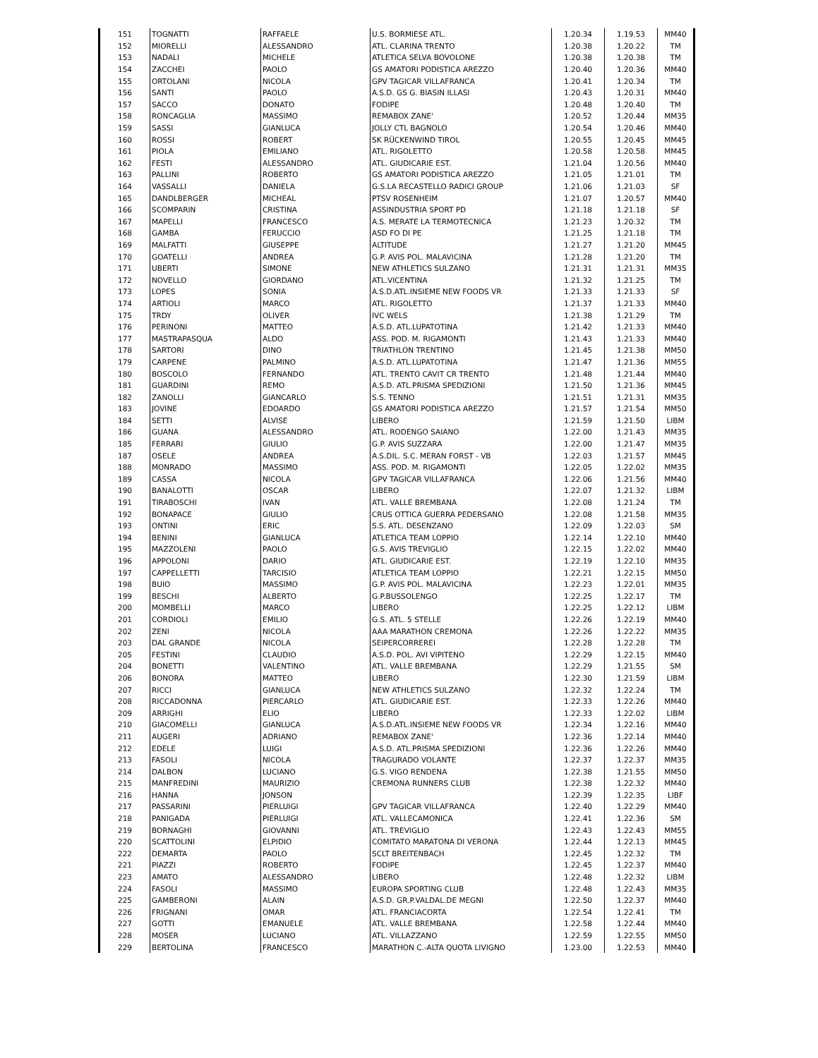| 151 | TOGNATTI | RAFFAELE | U.S. BORMIESE ATL. | 1.20.34 | 1.19.53 | MM40 |
| 152 | MIORELLI | ALESSANDRO | ATL. CLARINA TRENTO | 1.20.38 | 1.20.22 | TM |
| 153 | NADALI | MICHELE | ATLETICA SELVA BOVOLONE | 1.20.38 | 1.20.38 | TM |
| 154 | ZACCHEI | PAOLO | GS AMATORI PODISTICA AREZZO | 1.20.40 | 1.20.36 | MM40 |
| 155 | ORTOLANI | NICOLA | GPV TAGICAR VILLAFRANCA | 1.20.41 | 1.20.34 | TM |
| 156 | SANTI | PAOLO | A.S.D. GS G. BIASIN ILLASI | 1.20.43 | 1.20.31 | MM40 |
| 157 | SACCO | DONATO | FODIPE | 1.20.48 | 1.20.40 | TM |
| 158 | RONCAGLIA | MASSIMO | REMABOX ZANE' | 1.20.52 | 1.20.44 | MM35 |
| 159 | SASSI | GIANLUCA | JOLLY CTL BAGNOLO | 1.20.54 | 1.20.46 | MM40 |
| 160 | ROSSI | ROBERT | SK RÜCKENWIND TIROL | 1.20.55 | 1.20.45 | MM45 |
| 161 | PIOLA | EMILIANO | ATL. RIGOLETTO | 1.20.58 | 1.20.58 | MM45 |
| 162 | FESTI | ALESSANDRO | ATL. GIUDICARIE EST. | 1.21.04 | 1.20.56 | MM40 |
| 163 | PALLINI | ROBERTO | GS AMATORI PODISTICA AREZZO | 1.21.05 | 1.21.01 | TM |
| 164 | VASSALLI | DANIELA | G.S.LA RECASTELLO RADICI GROUP | 1.21.06 | 1.21.03 | SF |
| 165 | DANDLBERGER | MICHEAL | PTSV ROSENHEIM | 1.21.07 | 1.20.57 | MM40 |
| 166 | SCOMPARIN | CRISTINA | ASSINDUSTRIA SPORT PD | 1.21.18 | 1.21.18 | SF |
| 167 | MAPELLI | FRANCESCO | A.S. MERATE LA TERMOTECNICA | 1.21.23 | 1.20.32 | TM |
| 168 | GAMBA | FERUCCIO | ASD FO DI PE | 1.21.25 | 1.21.18 | TM |
| 169 | MALFATTI | GIUSEPPE | ALTITUDE | 1.21.27 | 1.21.20 | MM45 |
| 170 | GOATELLI | ANDREA | G.P. AVIS POL. MALAVICINA | 1.21.28 | 1.21.20 | TM |
| 171 | UBERTI | SIMONE | NEW ATHLETICS SULZANO | 1.21.31 | 1.21.31 | MM35 |
| 172 | NOVELLO | GIORDANO | ATL.VICENTINA | 1.21.32 | 1.21.25 | TM |
| 173 | LOPES | SONIA | A.S.D.ATL.INSIEME NEW FOODS VR | 1.21.33 | 1.21.33 | SF |
| 174 | ARTIOLI | MARCO | ATL. RIGOLETTO | 1.21.37 | 1.21.33 | MM40 |
| 175 | TRDY | OLIVER | IVC WELS | 1.21.38 | 1.21.29 | TM |
| 176 | PERINONI | MATTEO | A.S.D. ATL.LUPATOTINA | 1.21.42 | 1.21.33 | MM40 |
| 177 | MASTRAPASQUA | ALDO | ASS. POD. M. RIGAMONTI | 1.21.43 | 1.21.33 | MM40 |
| 178 | SARTORI | DINO | TRIATHLON TRENTINO | 1.21.45 | 1.21.38 | MM50 |
| 179 | CARPENE | PALMINO | A.S.D. ATL.LUPATOTINA | 1.21.47 | 1.21.36 | MM55 |
| 180 | BOSCOLO | FERNANDO | ATL. TRENTO CAVIT CR TRENTO | 1.21.48 | 1.21.44 | MM40 |
| 181 | GUARDINI | REMO | A.S.D. ATL.PRISMA SPEDIZIONI | 1.21.50 | 1.21.36 | MM45 |
| 182 | ZANOLLI | GIANCARLO | S.S. TENNO | 1.21.51 | 1.21.31 | MM35 |
| 183 | JOVINE | EDOARDO | GS AMATORI PODISTICA AREZZO | 1.21.57 | 1.21.54 | MM50 |
| 184 | SETTI | ALVISE | LIBERO | 1.21.59 | 1.21.50 | LIBM |
| 186 | GUANA | ALESSANDRO | ATL. RODENGO SAIANO | 1.22.00 | 1.21.43 | MM35 |
| 185 | FERRARI | GIULIO | G.P. AVIS SUZZARA | 1.22.00 | 1.21.47 | MM35 |
| 187 | OSELE | ANDREA | A.S.DIL. S.C. MERAN FORST - VB | 1.22.03 | 1.21.57 | MM45 |
| 188 | MONRADO | MASSIMO | ASS. POD. M. RIGAMONTI | 1.22.05 | 1.22.02 | MM35 |
| 189 | CASSA | NICOLA | GPV TAGICAR VILLAFRANCA | 1.22.06 | 1.21.56 | MM40 |
| 190 | BANALOTTI | OSCAR | LIBERO | 1.22.07 | 1.21.32 | LIBM |
| 191 | TIRABOSCHI | IVAN | ATL. VALLE BREMBANA | 1.22.08 | 1.21.24 | TM |
| 192 | BONAPACE | GIULIO | CRUS OTTICA GUERRA PEDERSANO | 1.22.08 | 1.21.58 | MM35 |
| 193 | ONTINI | ERIC | S.S. ATL. DESENZANO | 1.22.09 | 1.22.03 | SM |
| 194 | BENINI | GIANLUCA | ATLETICA TEAM LOPPIO | 1.22.14 | 1.22.10 | MM40 |
| 195 | MAZZOLENI | PAOLO | G.S. AVIS TREVIGLIO | 1.22.15 | 1.22.02 | MM40 |
| 196 | APPOLONI | DARIO | ATL. GIUDICARIE EST. | 1.22.19 | 1.22.10 | MM35 |
| 197 | CAPPELLETTI | TARCISIO | ATLETICA TEAM LOPPIO | 1.22.21 | 1.22.15 | MM50 |
| 198 | BUIO | MASSIMO | G.P. AVIS POL. MALAVICINA | 1.22.23 | 1.22.01 | MM35 |
| 199 | BESCHI | ALBERTO | G.P.BUSSOLENGO | 1.22.25 | 1.22.17 | TM |
| 200 | MOMBELLI | MARCO | LIBERO | 1.22.25 | 1.22.12 | LIBM |
| 201 | CORDIOLI | EMILIO | G.S. ATL. 5 STELLE | 1.22.26 | 1.22.19 | MM40 |
| 202 | ZENI | NICOLA | AAA MARATHON CREMONA | 1.22.26 | 1.22.22 | MM35 |
| 203 | DAL GRANDE | NICOLA | SEIPERCORREREI | 1.22.28 | 1.22.28 | TM |
| 205 | FESTINI | CLAUDIO | A.S.D. POL. AVI VIPITENO | 1.22.29 | 1.22.15 | MM40 |
| 204 | BONETTI | VALENTINO | ATL. VALLE BREMBANA | 1.22.29 | 1.21.55 | SM |
| 206 | BONORA | MATTEO | LIBERO | 1.22.30 | 1.21.59 | LIBM |
| 207 | RICCI | GIANLUCA | NEW ATHLETICS SULZANO | 1.22.32 | 1.22.24 | TM |
| 208 | RICCADONNA | PIERCARLO | ATL. GIUDICARIE EST. | 1.22.33 | 1.22.26 | MM40 |
| 209 | ARRIGHI | ELIO | LIBERO | 1.22.33 | 1.22.02 | LIBM |
| 210 | GIACOMELLI | GIANLUCA | A.S.D.ATL.INSIEME NEW FOODS VR | 1.22.34 | 1.22.16 | MM40 |
| 211 | AUGERI | ADRIANO | REMABOX ZANE' | 1.22.36 | 1.22.14 | MM40 |
| 212 | EDELE | LUIGI | A.S.D. ATL.PRISMA SPEDIZIONI | 1.22.36 | 1.22.26 | MM40 |
| 213 | FASOLI | NICOLA | TRAGURADO VOLANTE | 1.22.37 | 1.22.37 | MM35 |
| 214 | DALBON | LUCIANO | G.S. VIGO RENDENA | 1.22.38 | 1.21.55 | MM50 |
| 215 | MANFREDINI | MAURIZIO | CREMONA RUNNERS CLUB | 1.22.38 | 1.22.32 | MM40 |
| 216 | HANNA | JONSON | | 1.22.39 | 1.22.35 | LIBF |
| 217 | PASSARINI | PIERLUIGI | GPV TAGICAR VILLAFRANCA | 1.22.40 | 1.22.29 | MM40 |
| 218 | PANIGADA | PIERLUIGI | ATL. VALLECAMONICA | 1.22.41 | 1.22.36 | SM |
| 219 | BORNAGHI | GIOVANNI | ATL. TREVIGLIO | 1.22.43 | 1.22.43 | MM55 |
| 220 | SCATTOLINI | ELPIDIO | COMITATO MARATONA DI VERONA | 1.22.44 | 1.22.13 | MM45 |
| 222 | DEMARTA | PAOLO | SCLT BREITENBACH | 1.22.45 | 1.22.32 | TM |
| 221 | PIAZZI | ROBERTO | FODIPE | 1.22.45 | 1.22.37 | MM40 |
| 223 | AMATO | ALESSANDRO | LIBERO | 1.22.48 | 1.22.32 | LIBM |
| 224 | FASOLI | MASSIMO | EUROPA SPORTING CLUB | 1.22.48 | 1.22.43 | MM35 |
| 225 | GAMBERONI | ALAIN | A.S.D. GR.P.VALDAL.DE MEGNI | 1.22.50 | 1.22.37 | MM40 |
| 226 | FRIGNANI | OMAR | ATL. FRANCIACORTA | 1.22.54 | 1.22.41 | TM |
| 227 | GOTTI | EMANUELE | ATL. VALLE BREMBANA | 1.22.58 | 1.22.44 | MM40 |
| 228 | MOSER | LUCIANO | ATL. VILLAZZANO | 1.22.59 | 1.22.55 | MM50 |
| 229 | BERTOLINA | FRANCESCO | MARATHON C.-ALTA QUOTA LIVIGNO | 1.23.00 | 1.22.53 | MM40 |